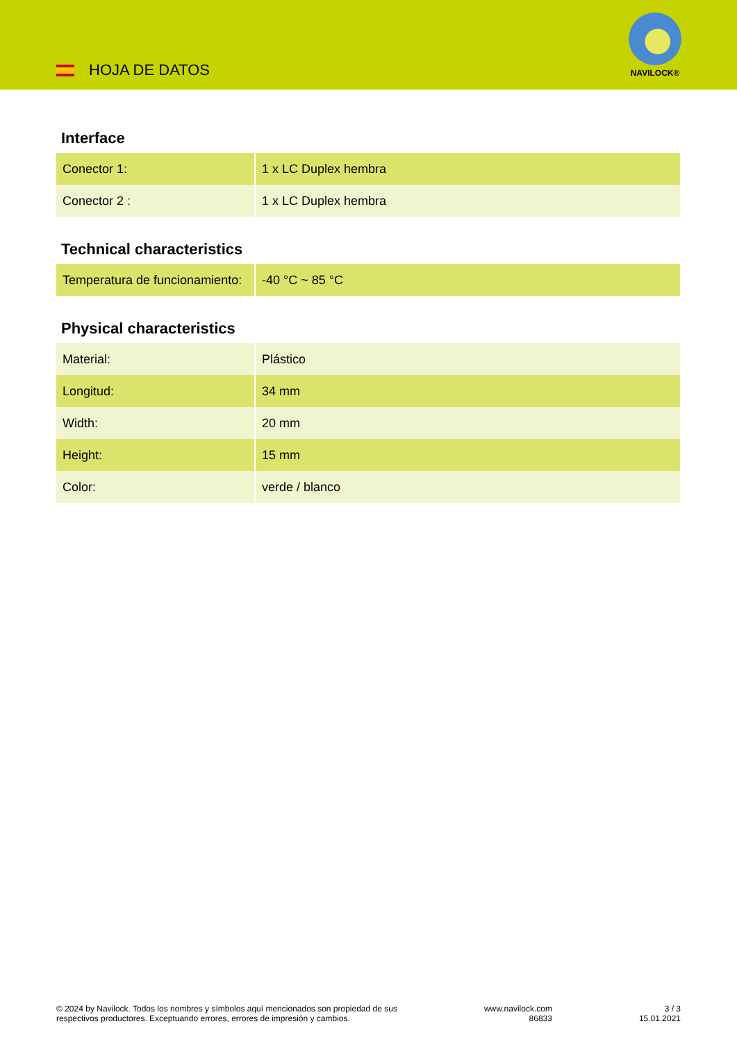HOJA DE DATOS
NAVILOCK®
Interface
| Conector 1: | 1 x LC Duplex hembra |
| Conector 2 : | 1 x LC Duplex hembra |
Technical characteristics
| Temperatura de funcionamiento: | -40 °C ~ 85 °C |
Physical characteristics
| Material: | Plástico |
| Longitud: | 34 mm |
| Width: | 20 mm |
| Height: | 15 mm |
| Color: | verde / blanco |
© 2024 by Navilock. Todos los nombres y símbolos aquí mencionados son propiedad de sus
respectivos productores. Exceptuando errores, errores de impresión y cambios.
www.navilock.com
86833
3 / 3
15.01.2021